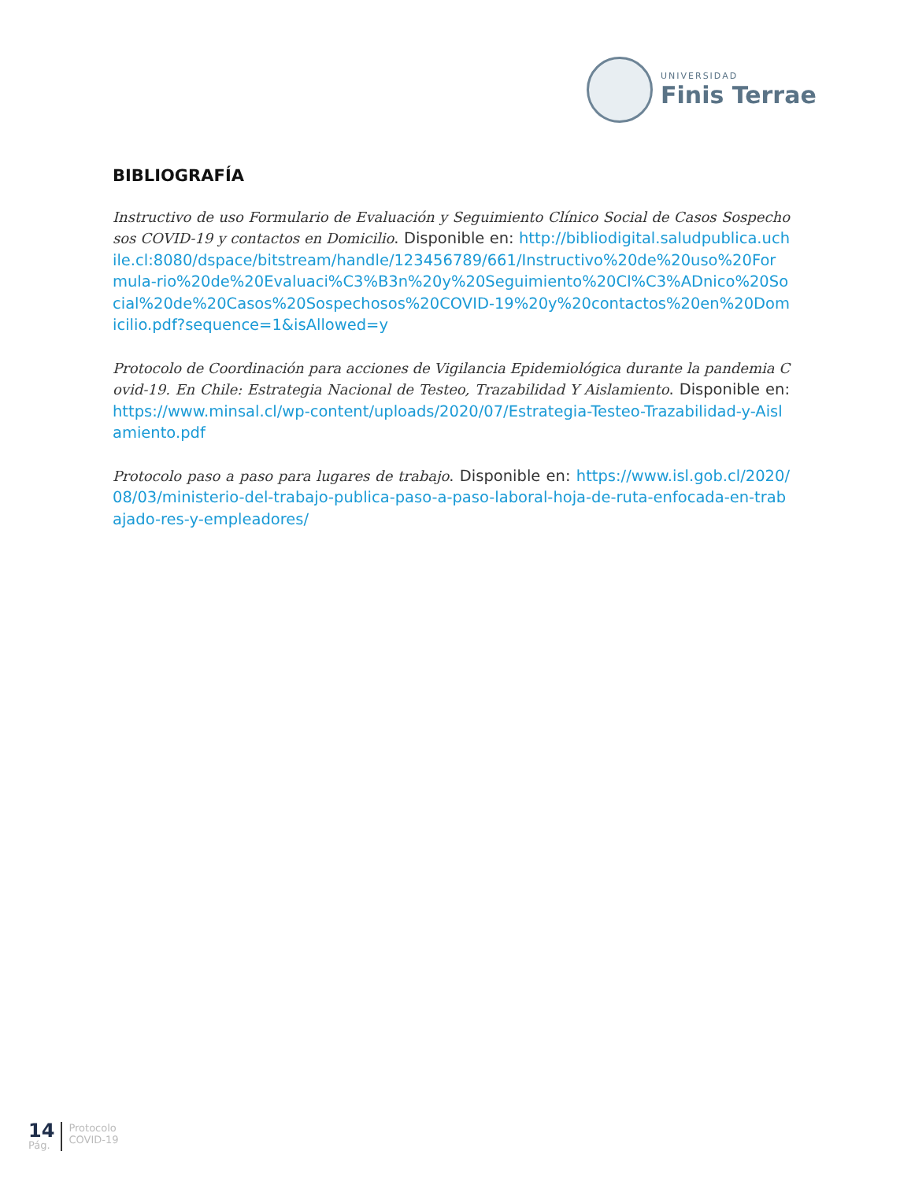UNIVERSIDAD
Finis Terrae
BIBLIOGRAFÍA
Instructivo de uso Formulario de Evaluación y Seguimiento Clínico Social de Casos Sospechosos COVID-19 y contactos en Domicilio. Disponible en: http://bibliodigital.saludpublica.uchile.cl:8080/dspace/bitstream/handle/123456789/661/Instructivo%20de%20uso%20Formula-rio%20de%20Evaluaci%C3%B3n%20y%20Seguimiento%20Cl%C3%ADnico%20Social%20de%20Casos%20Sospechosos%20COVID-19%20y%20contactos%20en%20Domicilio.pdf?sequence=1&isAllowed=y
Protocolo de Coordinación para acciones de Vigilancia Epidemiológica durante la pandemia Covid-19. En Chile: Estrategia Nacional de Testeo, Trazabilidad Y Aislamiento. Disponible en: https://www.minsal.cl/wp-content/uploads/2020/07/Estrategia-Testeo-Trazabilidad-y-Aislamiento.pdf
Protocolo paso a paso para lugares de trabajo. Disponible en: https://www.isl.gob.cl/2020/08/03/ministerio-del-trabajo-publica-paso-a-paso-laboral-hoja-de-ruta-enfocada-en-trabajado-res-y-empleadores/
14
Pág.
Protocolo
COVID-19